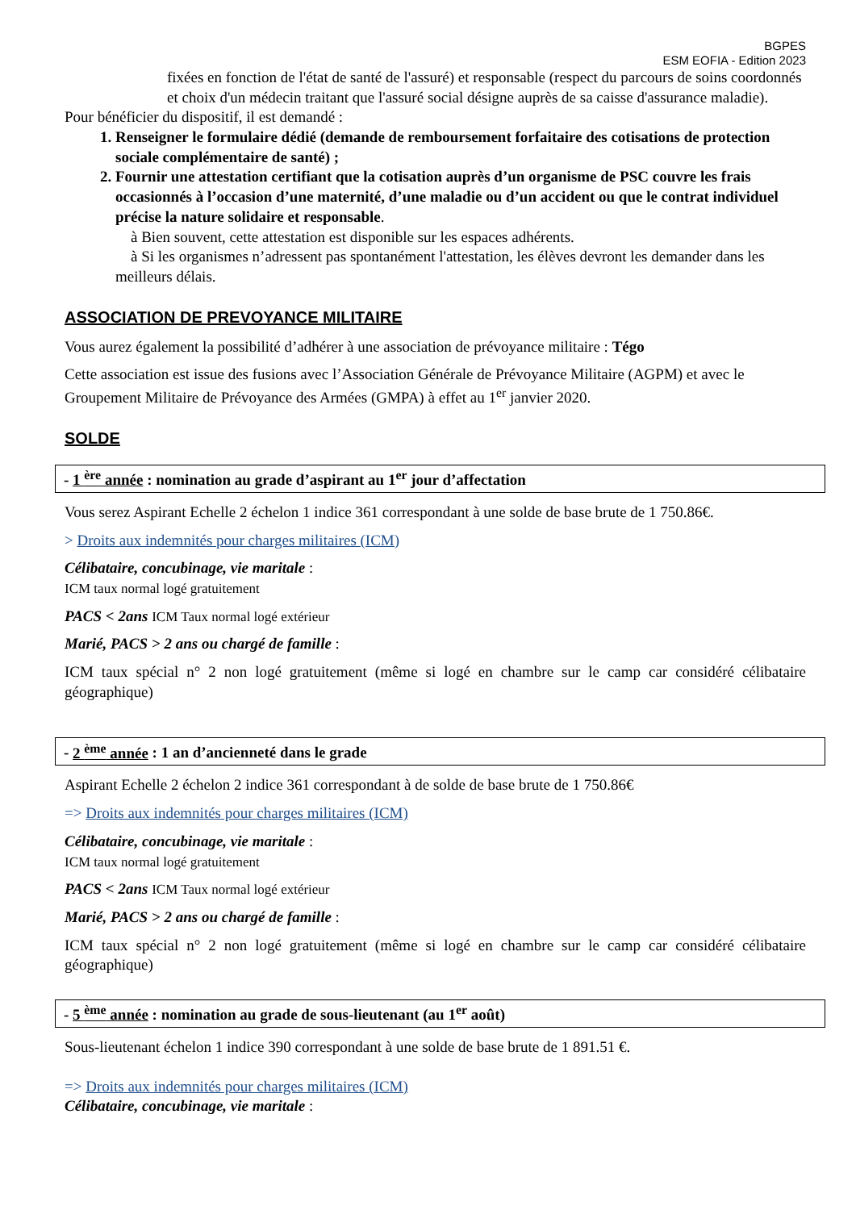BGPES
ESM EOFIA - Edition 2023
fixées en fonction de l'état de santé de l'assuré) et responsable (respect du parcours de soins coordonnés et choix d'un médecin traitant que l'assuré social désigne auprès de sa caisse d'assurance maladie).
Pour bénéficier du dispositif, il est demandé :
1. Renseigner le formulaire dédié (demande de remboursement forfaitaire des cotisations de protection sociale complémentaire de santé) ;
2. Fournir une attestation certifiant que la cotisation auprès d’un organisme de PSC couvre les frais occasionnés à l’occasion d’une maternité, d’une maladie ou d’un accident ou que le contrat individuel précise la nature solidaire et responsable.
à Bien souvent, cette attestation est disponible sur les espaces adhérents.
à Si les organismes n’adressent pas spontanément l'attestation, les élèves devront les demander dans les meilleurs délais.
ASSOCIATION DE PREVOYANCE MILITAIRE
Vous aurez également la possibilité d’adhérer à une association de prévoyance militaire : Tégo
Cette association est issue des fusions avec l’Association Générale de Prévoyance Militaire (AGPM) et avec le Groupement Militaire de Prévoyance des Armées (GMPA) à effet au 1<sup>er</sup> janvier 2020.
SOLDE
- 1 <sup>ère</sup> année : nomination au grade d’aspirant au 1<sup>er</sup> jour d’affectation
Vous serez Aspirant Echelle 2 échelon 1 indice 361 correspondant à une solde de base brute de 1 750.86€.
> Droits aux indemnités pour charges militaires (ICM)
Célibataire, concubinage, vie maritale :
ICM taux normal logé gratuitement
PACS < 2ans ICM Taux normal logé extérieur
Marié, PACS > 2 ans ou chargé de famille :
ICM taux spécial n° 2 non logé gratuitement (même si logé en chambre sur le camp car considéré célibataire géographique)
- 2 <sup>ème</sup> année : 1 an d’ancienneté dans le grade
Aspirant Echelle 2 échelon 2 indice 361 correspondant à de solde de base brute de 1 750.86€
=> Droits aux indemnités pour charges militaires (ICM)
Célibataire, concubinage, vie maritale :
ICM taux normal logé gratuitement
PACS < 2ans ICM Taux normal logé extérieur
Marié, PACS > 2 ans ou chargé de famille :
ICM taux spécial n° 2 non logé gratuitement (même si logé en chambre sur le camp car considéré célibataire géographique)
- 5 <sup>ème</sup> année : nomination au grade de sous-lieutenant (au 1<sup>er</sup> août)
Sous-lieutenant échelon 1 indice 390 correspondant à une solde de base brute de 1 891.51 €.
=> Droits aux indemnités pour charges militaires (ICM)
Célibataire, concubinage, vie maritale :